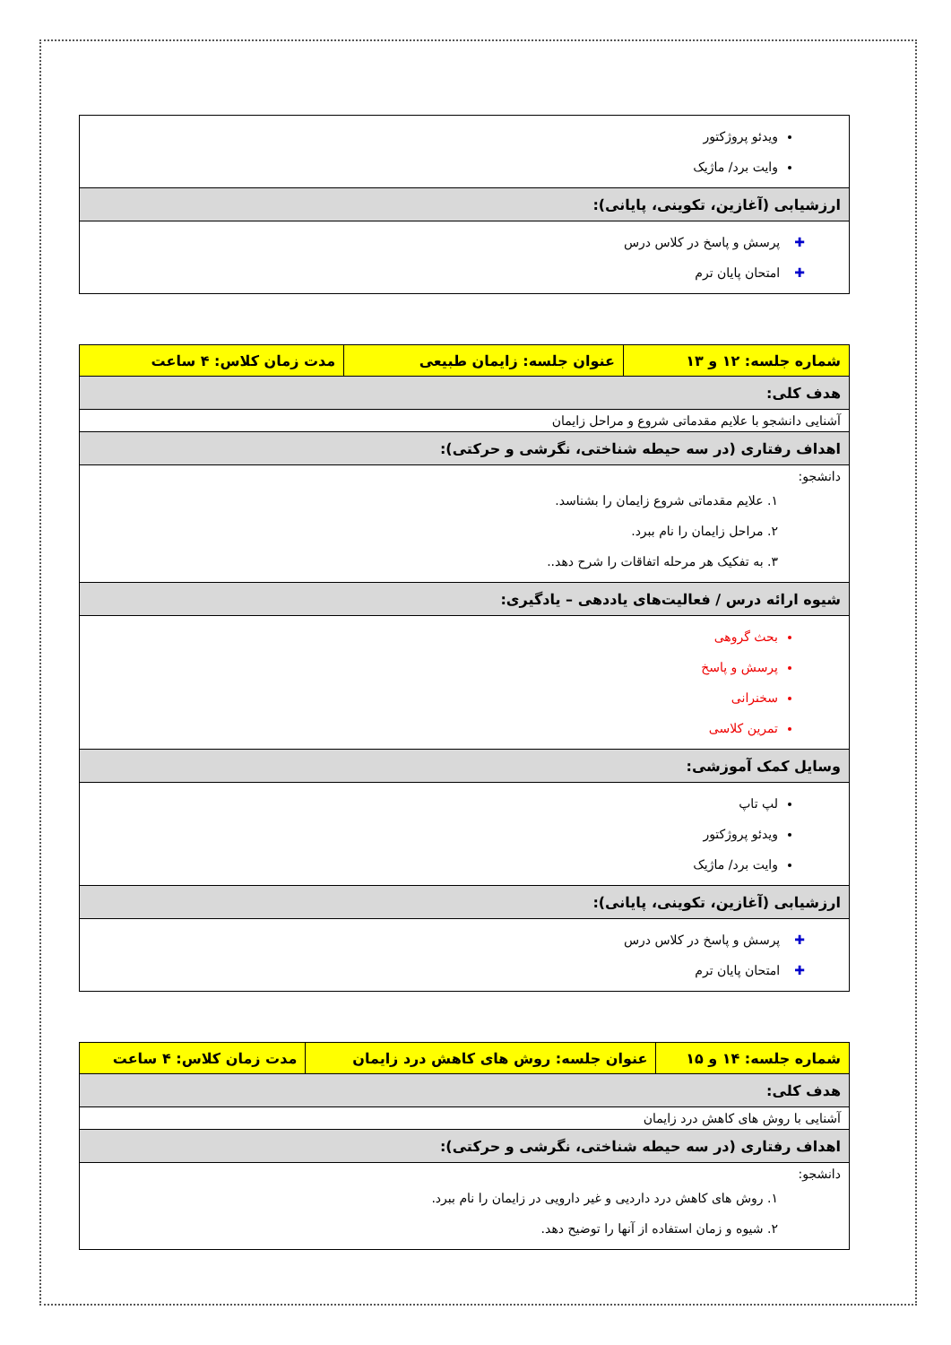| ویدئو پروژکتور وایت برد/ ماژیک |
| ارزشیابی (آغازین، تکوینی، پایانی): |
| ✚ پرسش و پاسخ در کلاس درس ✚ امتحان پایان ترم |
| شماره جلسه: ۱۲ و ۱۳ | عنوان جلسه: زایمان طبیعی | مدت زمان کلاس: ۴ ساعت |
| هدف کلی: | | |
| آشنایی دانشجو با علایم مقدماتی شروع و مراحل زایمان | | |
| اهداف رفتاری (در سه حیطه شناختی، نگرشی و حرکتی): | | |
| دانشجو: ۱. علایم مقدماتی شروع زایمان را بشناسد. ۲. مراحل زایمان را نام ببرد. ۳. به تفکیک هر مرحله اتفاقات را شرح دهد.. | | |
| شیوه ارائه درس / فعالیت‌های یاددهی – یادگیری: | | |
| بحث گروهی پرسش و پاسخ سخنرانی تمرین کلاسی | | |
| وسایل کمک آموزشی: | | |
| لپ تاپ ویدئو پروژکتور وایت برد/ ماژیک | | |
| ارزشیابی (آغازین، تکوینی، پایانی): | | |
| ✚ پرسش و پاسخ در کلاس درس ✚ امتحان پایان ترم | | |
| شماره جلسه: ۱۴ و ۱۵ | عنوان جلسه: روش های کاهش درد زایمان | مدت زمان کلاس: ۴ ساعت |
| هدف کلی: | | |
| آشنایی با روش های کاهش درد زایمان | | |
| اهداف رفتاری (در سه حیطه شناختی، نگرشی و حرکتی): | | |
| دانشجو: ۱. روش های کاهش درد داردیی و غیر دارویی در زایمان را نام ببرد. ۲. شیوه و زمان استفاده از آنها را توضیح دهد. | | |